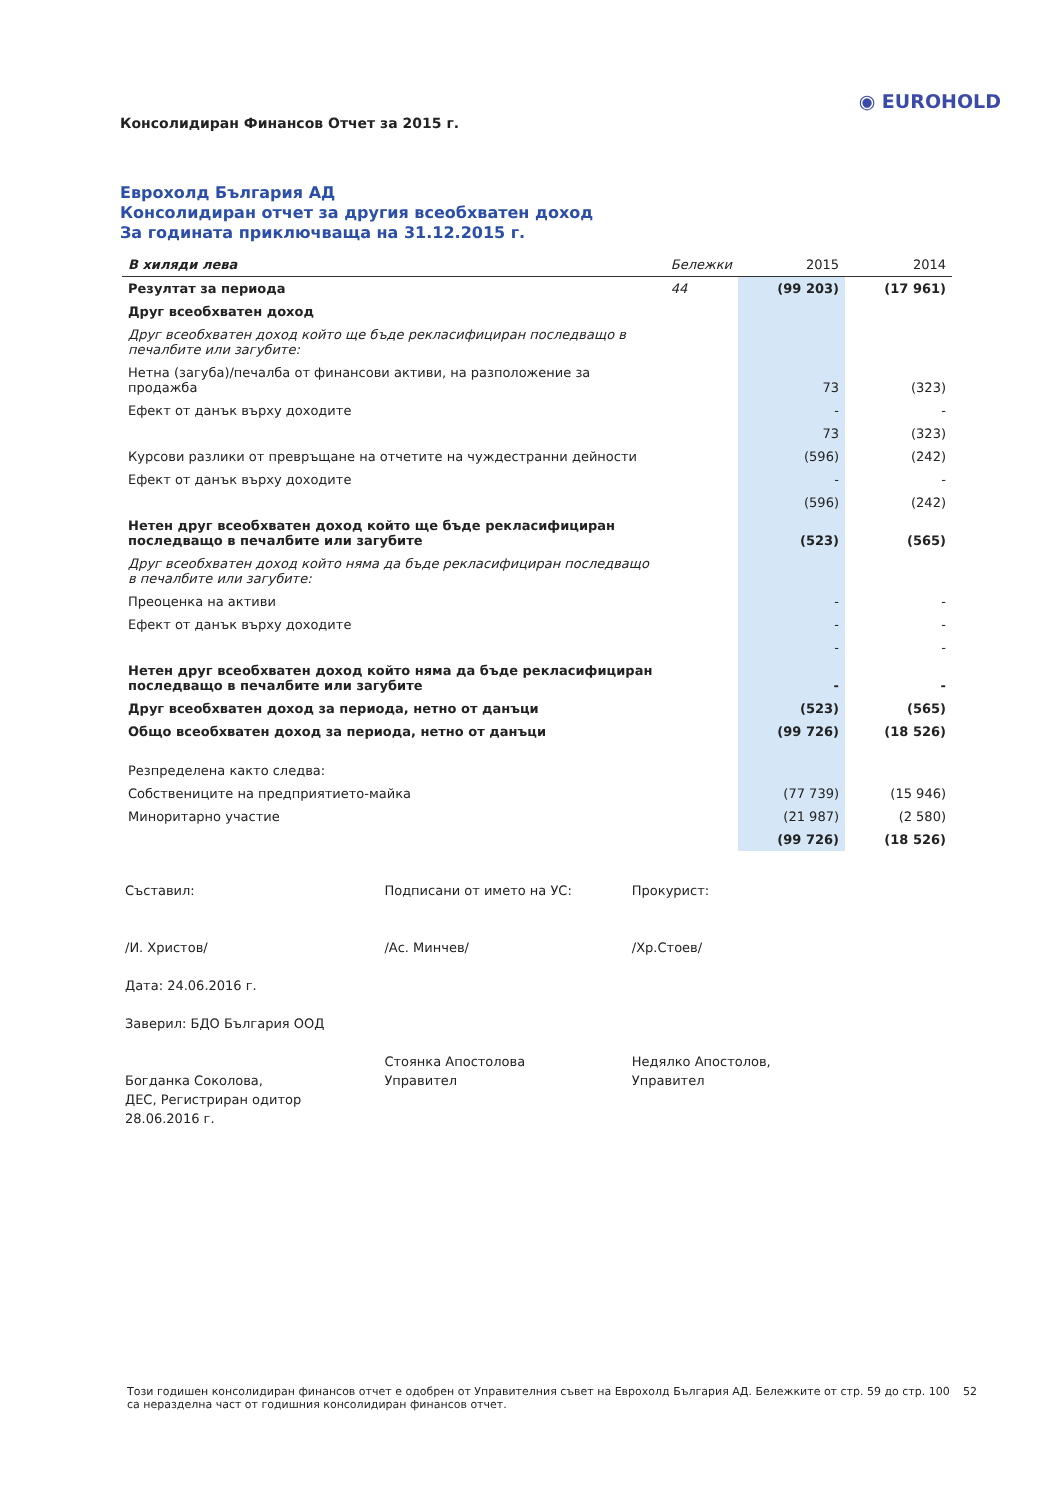Консолидиран Финансов Отчет за 2015 г.
◉ EUROHOLD
Еврохолд България АД
Консолидиран отчет за другия всеобхватен доход
За годината приключваща на 31.12.2015 г.
| В хиляди лева | Бележки | 2015 | 2014 |
| --- | --- | --- | --- |
| Резултат за периода | 44 | (99 203) | (17 961) |
| Друг всеобхватен доход | | | |
| Друг всеобхватен доход който ще бъде рекласифициран последващо в печалбите или загубите: | | | |
| Нетна (загуба)/печалба от финансови активи, на разположение за продажба | | 73 | (323) |
| Ефект от данък върху доходите | | - | - |
| | | 73 | (323) |
| Курсови разлики от превръщане на отчетите на чуждестранни дейности | | (596) | (242) |
| Ефект от данък върху доходите | | - | - |
| | | (596) | (242) |
| Нетен друг всеобхватен доход който ще бъде рекласифициран последващо в печалбите или загубите | | (523) | (565) |
| Друг всеобхватен доход който няма да бъде рекласифициран последващо в печалбите или загубите: | | | |
| Преоценка на активи | | - | - |
| Ефект от данък върху доходите | | - | - |
| | | - | - |
| Нетен друг всеобхватен доход който няма да бъде рекласифициран последващо в печалбите или загубите | | - | - |
| Друг всеобхватен доход за периода, нетно от данъци | | (523) | (565) |
| Общо всеобхватен доход за периода, нетно от данъци | | (99 726) | (18 526) |
| Резпределена както следва: | | | |
| Собствениците на предприятието-майка | | (77 739) | (15 946) |
| Миноритарно участие | | (21 987) | (2 580) |
| | | (99 726) | (18 526) |
Съставил:
/И. Христов/
Дата: 24.06.2016 г.
Заверил: БДО България ООД
Богданка Соколова,
ДЕС, Регистриран одитор
28.06.2016 г.
Подписани от името на УС:
/Ас. Минчев/
Стоянка Апостолова
Управител
Прокурист:
/Хр.Стоев/
Недялко Апостолов,
Управител
Този годишен консолидиран финансов отчет е одобрен от Управителния съвет на Еврохолд България АД. Бележките от стр. 59 до стр. 100 са неразделна част от годишния консолидиран финансов отчет.
52